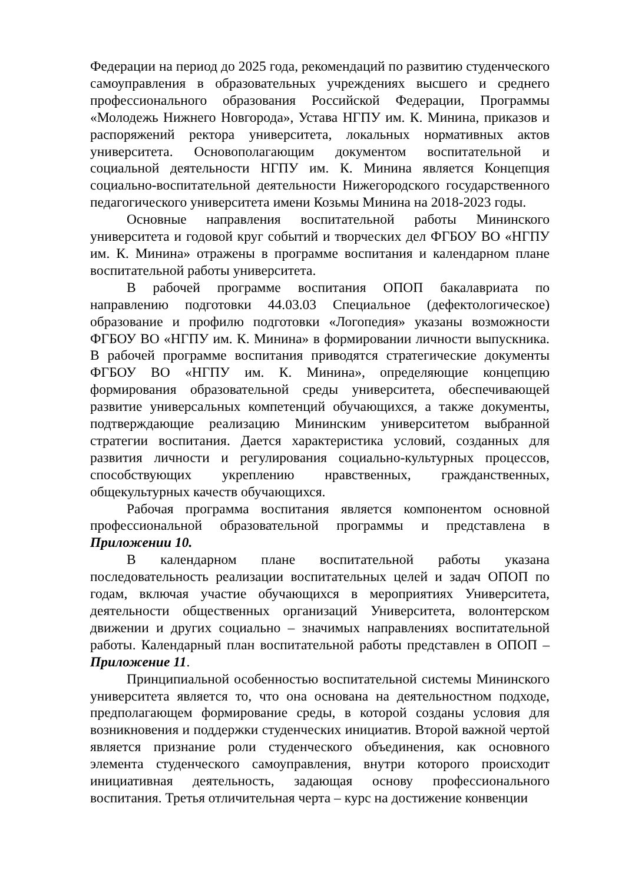Федерации на период до 2025 года, рекомендаций по развитию студенческого самоуправления в образовательных учреждениях высшего и среднего профессионального образования Российской Федерации, Программы «Молодежь Нижнего Новгорода», Устава НГПУ им. К. Минина, приказов и распоряжений ректора университета, локальных нормативных актов университета. Основополагающим документом воспитательной и социальной деятельности НГПУ им. К. Минина является Концепция социально-воспитательной деятельности Нижегородского государственного педагогического университета имени Козьмы Минина на 2018-2023 годы.
Основные направления воспитательной работы Мининского университета и годовой круг событий и творческих дел ФГБОУ ВО «НГПУ им. К. Минина» отражены в программе воспитания и календарном плане воспитательной работы университета.
В рабочей программе воспитания ОПОП бакалавриата по направлению подготовки 44.03.03 Специальное (дефектологическое) образование и профилю подготовки «Логопедия» указаны возможности ФГБОУ ВО «НГПУ им. К. Минина» в формировании личности выпускника. В рабочей программе воспитания приводятся стратегические документы ФГБОУ ВО «НГПУ им. К. Минина», определяющие концепцию формирования образовательной среды университета, обеспечивающей развитие универсальных компетенций обучающихся, а также документы, подтверждающие реализацию Мининским университетом выбранной стратегии воспитания. Дается характеристика условий, созданных для развития личности и регулирования социально-культурных процессов, способствующих укреплению нравственных, гражданственных, общекультурных качеств обучающихся.
Рабочая программа воспитания является компонентом основной профессиональной образовательной программы и представлена в Приложении 10.
В календарном плане воспитательной работы указана последовательность реализации воспитательных целей и задач ОПОП по годам, включая участие обучающихся в мероприятиях Университета, деятельности общественных организаций Университета, волонтерском движении и других социально – значимых направлениях воспитательной работы. Календарный план воспитательной работы представлен в ОПОП – Приложение 11.
Принципиальной особенностью воспитательной системы Мининского университета является то, что она основана на деятельностном подходе, предполагающем формирование среды, в которой созданы условия для возникновения и поддержки студенческих инициатив. Второй важной чертой является признание роли студенческого объединения, как основного элемента студенческого самоуправления, внутри которого происходит инициативная деятельность, задающая основу профессионального воспитания. Третья отличительная черта – курс на достижение конвенции